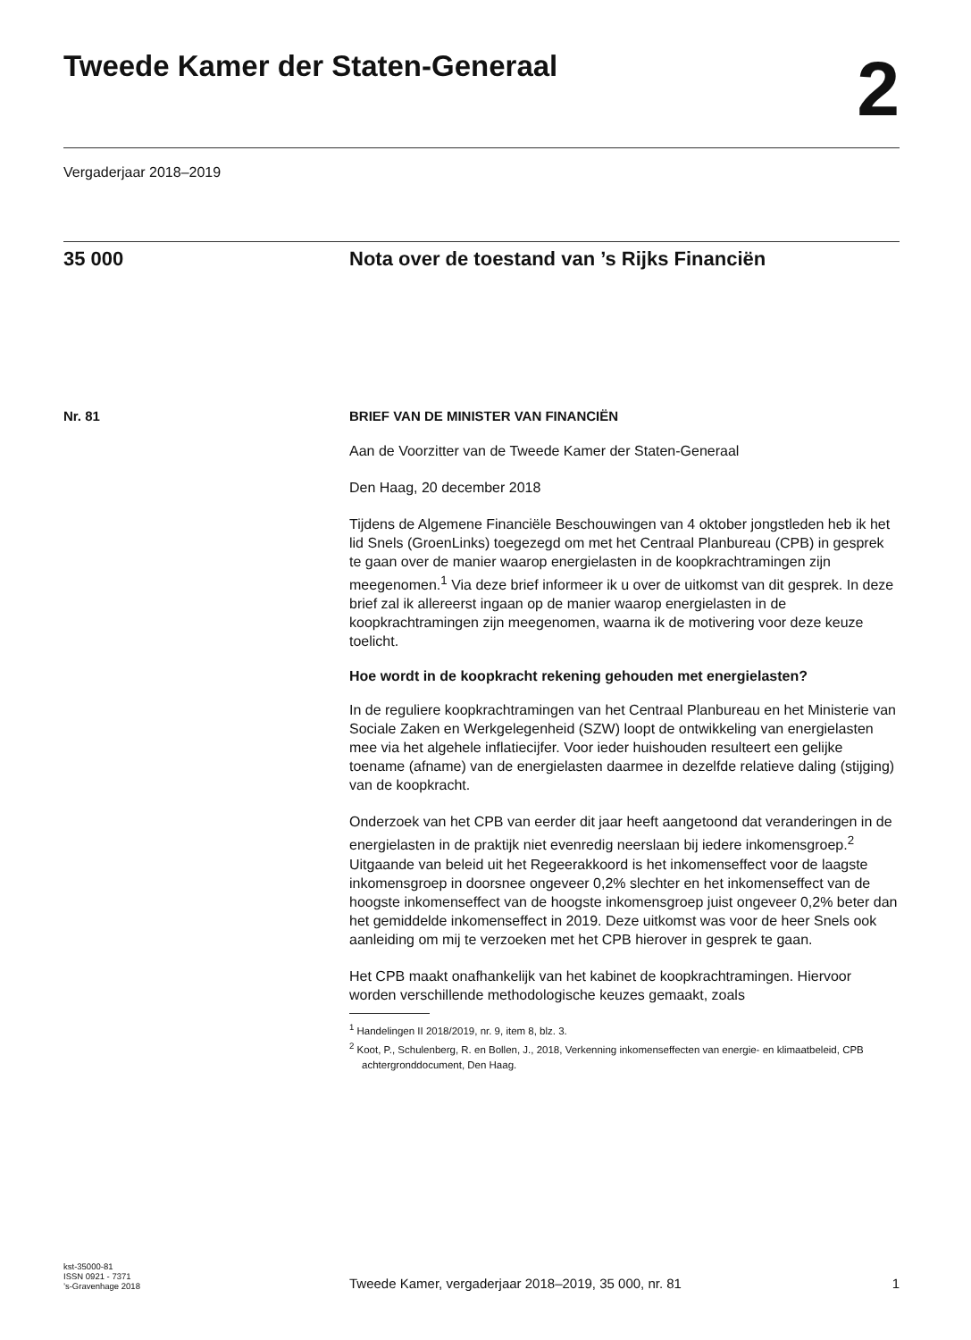Tweede Kamer der Staten-Generaal
2
Vergaderjaar 2018–2019
35 000 Nota over de toestand van ’s Rijks Financiën
Nr. 81 BRIEF VAN DE MINISTER VAN FINANCIËN
Aan de Voorzitter van de Tweede Kamer der Staten-Generaal
Den Haag, 20 december 2018
Tijdens de Algemene Financiële Beschouwingen van 4 oktober jongst­leden heb ik het lid Snels (GroenLinks) toegezegd om met het Centraal Planbureau (CPB) in gesprek te gaan over de manier waarop energielasten in de koopkrachtramingen zijn meegenomen.<sup>1</sup> Via deze brief informeer ik u over de uitkomst van dit gesprek. In deze brief zal ik allereerst ingaan op de manier waarop energielasten in de koopkrachtramingen zijn meege­nomen, waarna ik de motivering voor deze keuze toelicht.
Hoe wordt in de koopkracht rekening gehouden met energielasten?
In de reguliere koopkrachtramingen van het Centraal Planbureau en het Ministerie van Sociale Zaken en Werkgelegenheid (SZW) loopt de ontwikkeling van energielasten mee via het algehele inflatiecijfer. Voor ieder huishouden resulteert een gelijke toename (afname) van de energielasten daarmee in dezelfde relatieve daling (stijging) van de koopkracht.
Onderzoek van het CPB van eerder dit jaar heeft aangetoond dat verande­ringen in de energielasten in de praktijk niet evenredig neerslaan bij iedere inkomensgroep.<sup>2</sup> Uitgaande van beleid uit het Regeerakkoord is het inkomenseffect voor de laagste inkomensgroep in doorsnee ongeveer 0,2% slechter en het inkomenseffect van de hoogste inkomenseffect van de hoogste inkomensgroep juist ongeveer 0,2% beter dan het gemiddelde inkomenseffect in 2019. Deze uitkomst was voor de heer Snels ook aanleiding om mij te verzoeken met het CPB hierover in gesprek te gaan.
Het CPB maakt onafhankelijk van het kabinet de koopkrachtramingen. Hiervoor worden verschillende methodologische keuzes gemaakt, zoals
<sup>1</sup> Handelingen II 2018/2019, nr. 9, item 8, blz. 3.
<sup>2</sup> Koot, P., Schulenberg, R. en Bollen, J., 2018, Verkenning inkomenseffecten van energie- en klimaatbeleid, CPB achtergronddocument, Den Haag.
kst-35000-81
ISSN 0921 - 7371
’s-Gravenhage 2018
Tweede Kamer, vergaderjaar 2018–2019, 35 000, nr. 81
1